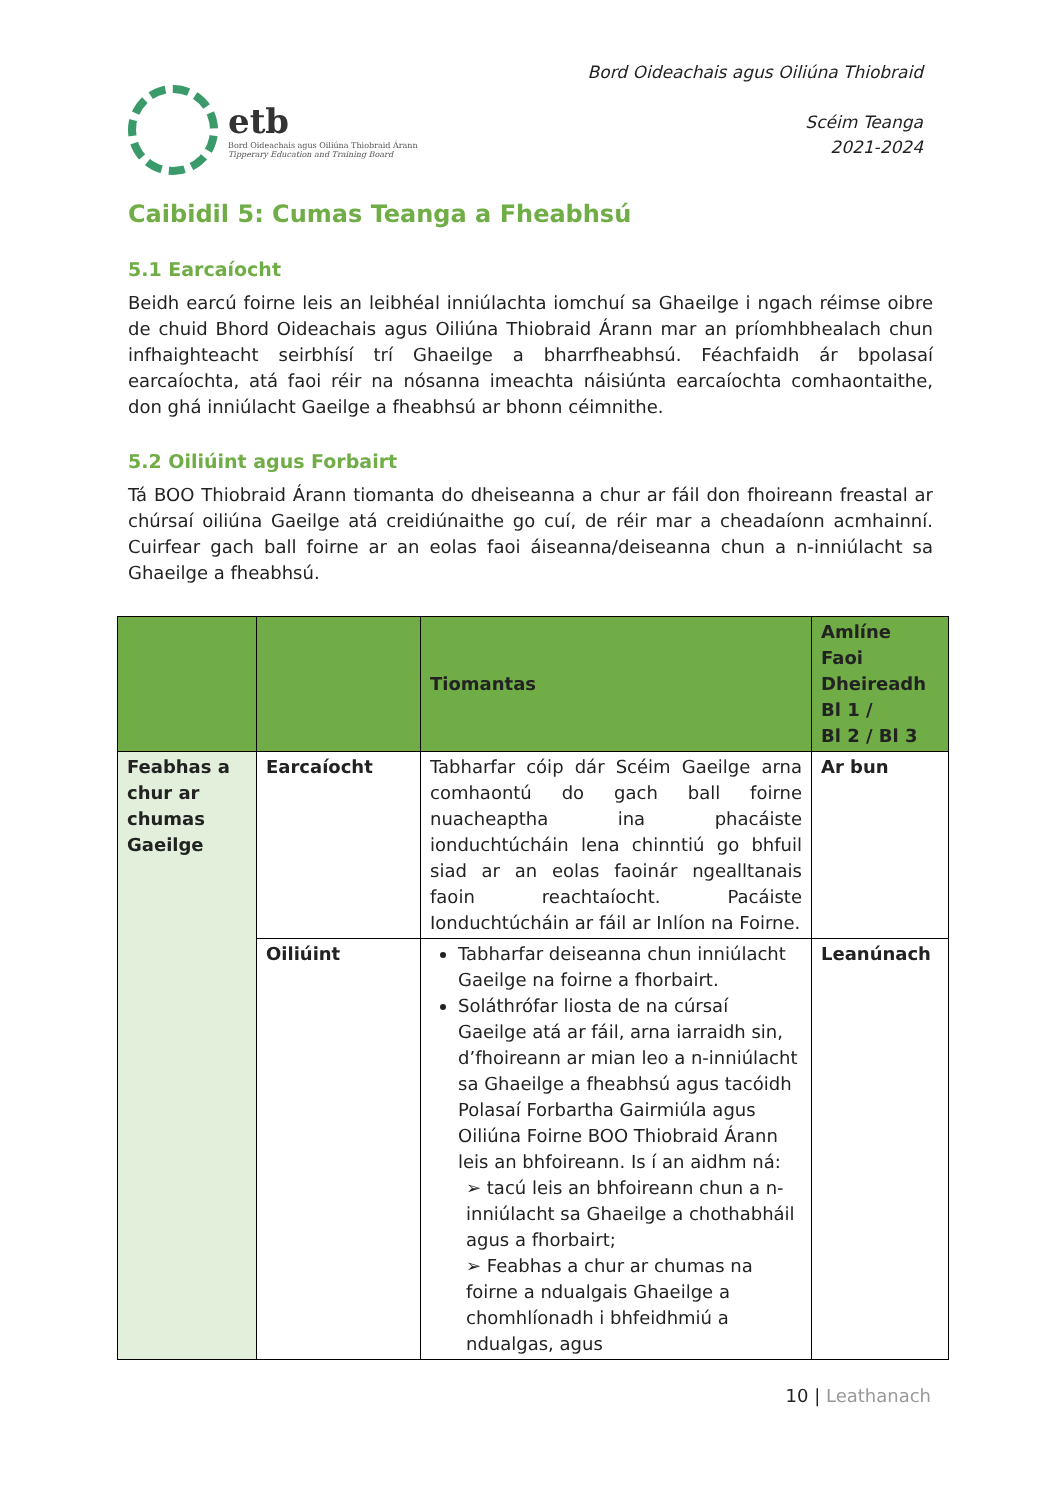etb
Bord Oideachais agus Oiliúna Thiobraid Árann
Tipperary Education and Training Board
Bord Oideachais agus Oiliúna Thiobraid
Scéim Teanga
2021-2024
Caibidil 5: Cumas Teanga a Fheabhsú
5.1 Earcaíocht
Beidh earcú foirne leis an leibhéal inniúlachta iomchuí sa Ghaeilge i ngach réimse oibre de chuid Bhord Oideachais agus Oiliúna Thiobraid Árann mar an príomhbhealach chun infhaighteacht seirbhísí trí Ghaeilge a bharrfheabhsú. Féachfaidh ár bpolasaí earcaíochta, atá faoi réir na nósanna imeachta náisiúnta earcaíochta comhaontaithe, don ghá inniúlacht Gaeilge a fheabhsú ar bhonn céimnithe.
5.2 Oiliúint agus Forbairt
Tá BOO Thiobraid Árann tiomanta do dheiseanna a chur ar fáil don fhoireann freastal ar chúrsaí oiliúna Gaeilge atá creidiúnaithe go cuí, de réir mar a cheadaíonn acmhainní. Cuirfear gach ball foirne ar an eolas faoi áiseanna/deiseanna chun a n-inniúlacht sa Ghaeilge a fheabhsú.
| | | Tiomantas | Amlíne Faoi Dheireadh Bl 1 / Bl 2 / Bl 3 |
| --- | --- | --- | --- |
| Feabhas a chur ar chumas Gaeilge | Earcaíocht | Tabharfar cóip dár Scéim Gaeilge arna comhaontú do gach ball foirne nuacheaptha ina phacáiste ionduchtúcháin lena chinntiú go bhfuil siad ar an eolas faoinár ngealltanais faoin reachtaíocht. Pacáiste Ionduchtúcháin ar fáil ar Inlíon na Foirne. | Ar bun |
| | Oiliúint | Tabharfar deiseanna chun inniúlacht Gaeilge na foirne a fhorbairt. Soláthrófar liosta de na cúrsaí Gaeilge atá ar fáil, arna iarraidh sin, d’fhoireann ar mian leo a n-inniúlacht sa Ghaeilge a fheabhsú agus tacóidh Polasaí Forbartha Gairmiúla agus Oiliúna Foirne BOO Thiobraid Árann leis an bhfoireann. Is í an aidhm ná: ➢ tacú leis an bhfoireann chun a n-inniúlacht sa Ghaeilge a chothabháil agus a fhorbairt; ➢ Feabhas a chur ar chumas na foirne a ndualgais Ghaeilge a chomhlíonadh i bhfeidhmiú a ndualgas, agus | Leanúnach |
10 | Leathanach